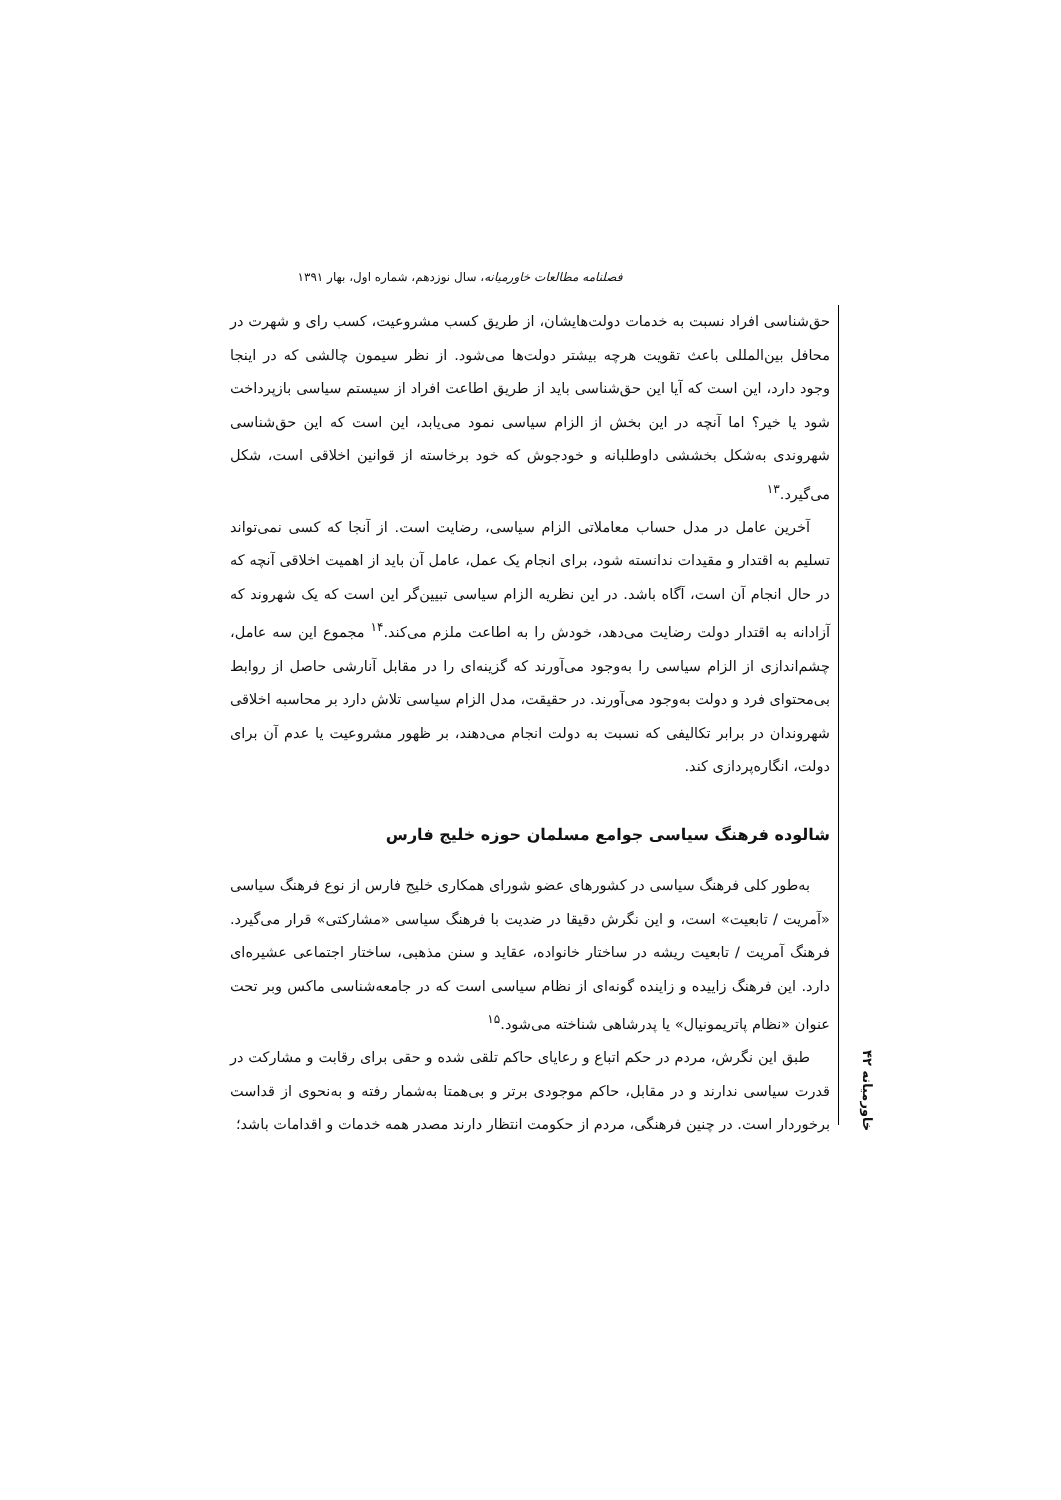فصلنامه مطالعات خاورمیانه، سال نوزدهم، شماره اول، بهار ۱۳۹۱
حق‌شناسی افراد نسبت به خدمات دولت‌هایشان، از طریق کسب مشروعیت، کسب رای و شهرت در محافل بین‌المللی باعث تقویت هرچه بیشتر دولت‌ها می‌شود. از نظر سیمون چالشی که در اینجا وجود دارد، این است که آیا این حق‌شناسی باید از طریق اطاعت افراد از سیستم سیاسی بازپرداخت شود یا خیر؟ اما آنچه در این بخش از الزام سیاسی نمود می‌یابد، این است که این حق‌شناسی شهروندی به‌شکل بخششی داوطلبانه و خودجوش که خود برخاسته از قوانین اخلاقی است، شکل می‌گیرد.<sup>۱۳</sup>
آخرین عامل در مدل حساب معاملاتی الزام سیاسی، رضایت است. از آنجا که کسی نمی‌تواند تسلیم به اقتدار و مقیدات ندانسته شود، برای انجام یک عمل، عامل آن باید از اهمیت اخلاقی آنچه که در حال انجام آن است، آگاه باشد. در این نظریه الزام سیاسی تبیین‌گر این است که یک شهروند که آزادانه به اقتدار دولت رضایت می‌دهد، خودش را به اطاعت ملزم می‌کند.<sup>۱۴</sup> مجموع این سه عامل، چشم‌اندازی از الزام سیاسی را به‌وجود می‌آورند که گزینه‌ای را در مقابل آنارشی حاصل از روابط بی‌محتوای فرد و دولت به‌وجود می‌آورند. در حقیقت، مدل الزام سیاسی تلاش دارد بر محاسبه اخلاقی شهروندان در برابر تکالیفی که نسبت به دولت انجام می‌دهند، بر ظهور مشروعیت یا عدم آن برای دولت، انگاره‌پردازی کند.
شالوده فرهنگ سیاسی جوامع مسلمان حوزه خلیج فارس
به‌طور کلی فرهنگ سیاسی در کشورهای عضو شورای همکاری خلیج فارس از نوع فرهنگ سیاسی «آمریت / تابعیت» است، و این نگرش دقیقا در ضدیت با فرهنگ سیاسی «مشارکتی» قرار می‌گیرد. فرهنگ آمریت / تابعیت ریشه در ساختار خانواده، عقاید و سنن مذهبی، ساختار اجتماعی عشیره‌ای دارد. این فرهنگ زاییده و زاینده گونه‌ای از نظام سیاسی است که در جامعه‌شناسی ماکس وبر تحت عنوان «نظام پاتریمونیال» یا پدرشاهی شناخته می‌شود.<sup>۱۵</sup>
طبق این نگرش، مردم در حکم اتباع و رعایای حاکم تلقی شده و حقی برای رقابت و مشارکت در قدرت سیاسی ندارند و در مقابل، حاکم موجودی برتر و بی‌همتا به‌شمار رفته و به‌نحوی از قداست برخوردار است. در چنین فرهنگی، مردم از حکومت انتظار دارند مصدر همه خدمات و اقدامات باشد؛
خاورمیانه ۴۲